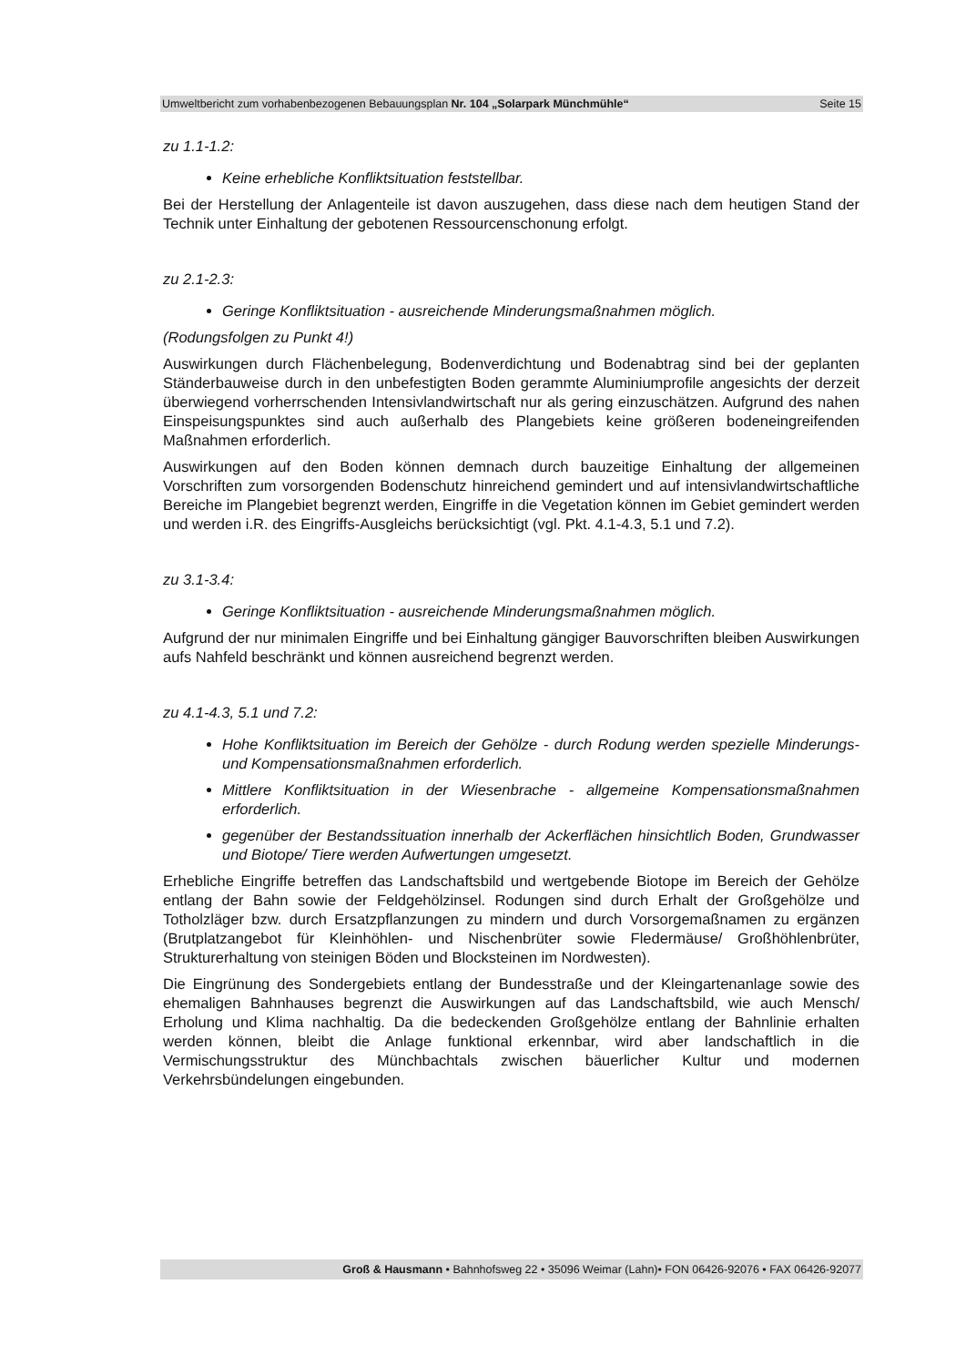Umweltbericht zum vorhabenbezogenen Bebauungsplan Nr. 104 „Solarpark Münchmühle“Seite 15
zu 1.1-1.2:
Keine erhebliche Konfliktsituation feststellbar.
Bei der Herstellung der Anlagenteile ist davon auszugehen, dass diese nach dem heutigen Stand der Technik unter Einhaltung der gebotenen Ressourcenschonung erfolgt.
zu 2.1-2.3:
Geringe Konfliktsituation - ausreichende Minderungsmaßnahmen möglich.
(Rodungsfolgen zu Punkt 4!)
Auswirkungen durch Flächenbelegung, Bodenverdichtung und Bodenabtrag sind bei der geplanten Ständerbauweise durch in den unbefestigten Boden gerammte Aluminiumprofile angesichts der derzeit überwiegend vorherrschenden Intensivlandwirtschaft nur als gering einzuschätzen. Aufgrund des nahen Einspeisungspunktes sind auch außerhalb des Plangebiets keine größeren bodeneingreifenden Maßnahmen erforderlich.
Auswirkungen auf den Boden können demnach durch bauzeitige Einhaltung der allgemeinen Vorschriften zum vorsorgenden Bodenschutz hinreichend gemindert und auf intensivlandwirtschaftliche Bereiche im Plangebiet begrenzt werden, Eingriffe in die Vegetation können im Gebiet gemindert werden und werden i.R. des Eingriffs-Ausgleichs berücksichtigt (vgl. Pkt. 4.1-4.3, 5.1 und 7.2).
zu 3.1-3.4:
Geringe Konfliktsituation - ausreichende Minderungsmaßnahmen möglich.
Aufgrund der nur minimalen Eingriffe und bei Einhaltung gängiger Bauvorschriften bleiben Auswirkungen aufs Nahfeld beschränkt und können ausreichend begrenzt werden.
zu 4.1-4.3, 5.1 und 7.2:
Hohe Konfliktsituation im Bereich der Gehölze - durch Rodung werden spezielle Minderungs- und Kompensationsmaßnahmen erforderlich.
Mittlere Konfliktsituation in der Wiesenbrache - allgemeine Kompensationsmaßnahmen erforderlich.
gegenüber der Bestandssituation innerhalb der Ackerflächen hinsichtlich Boden, Grundwasser und Biotope/ Tiere werden Aufwertungen umgesetzt.
Erhebliche Eingriffe betreffen das Landschaftsbild und wertgebende Biotope im Bereich der Gehölze entlang der Bahn sowie der Feldgehölzinsel. Rodungen sind durch Erhalt der Großgehölze und Totholzläger bzw. durch Ersatzpflanzungen zu mindern und durch Vorsorgemaßnamen zu ergänzen (Brutplatzangebot für Kleinhöhlen- und Nischenbrüter sowie Fledermäuse/ Großhöhlenbrüter, Strukturerhaltung von steinigen Böden und Blocksteinen im Nordwesten).
Die Eingrünung des Sondergebiets entlang der Bundesstraße und der Kleingartenanlage sowie des ehemaligen Bahnhauses begrenzt die Auswirkungen auf das Landschaftsbild, wie auch Mensch/ Erholung und Klima nachhaltig. Da die bedeckenden Großgehölze entlang der Bahnlinie erhalten werden können, bleibt die Anlage funktional erkennbar, wird aber landschaftlich in die Vermischungsstruktur des Münchbachtals zwischen bäuerlicher Kultur und modernen Verkehrsbündelungen eingebunden.
Groß & Hausmann • Bahnhofsweg 22 • 35096 Weimar (Lahn)• FON 06426-92076 • FAX 06426-92077